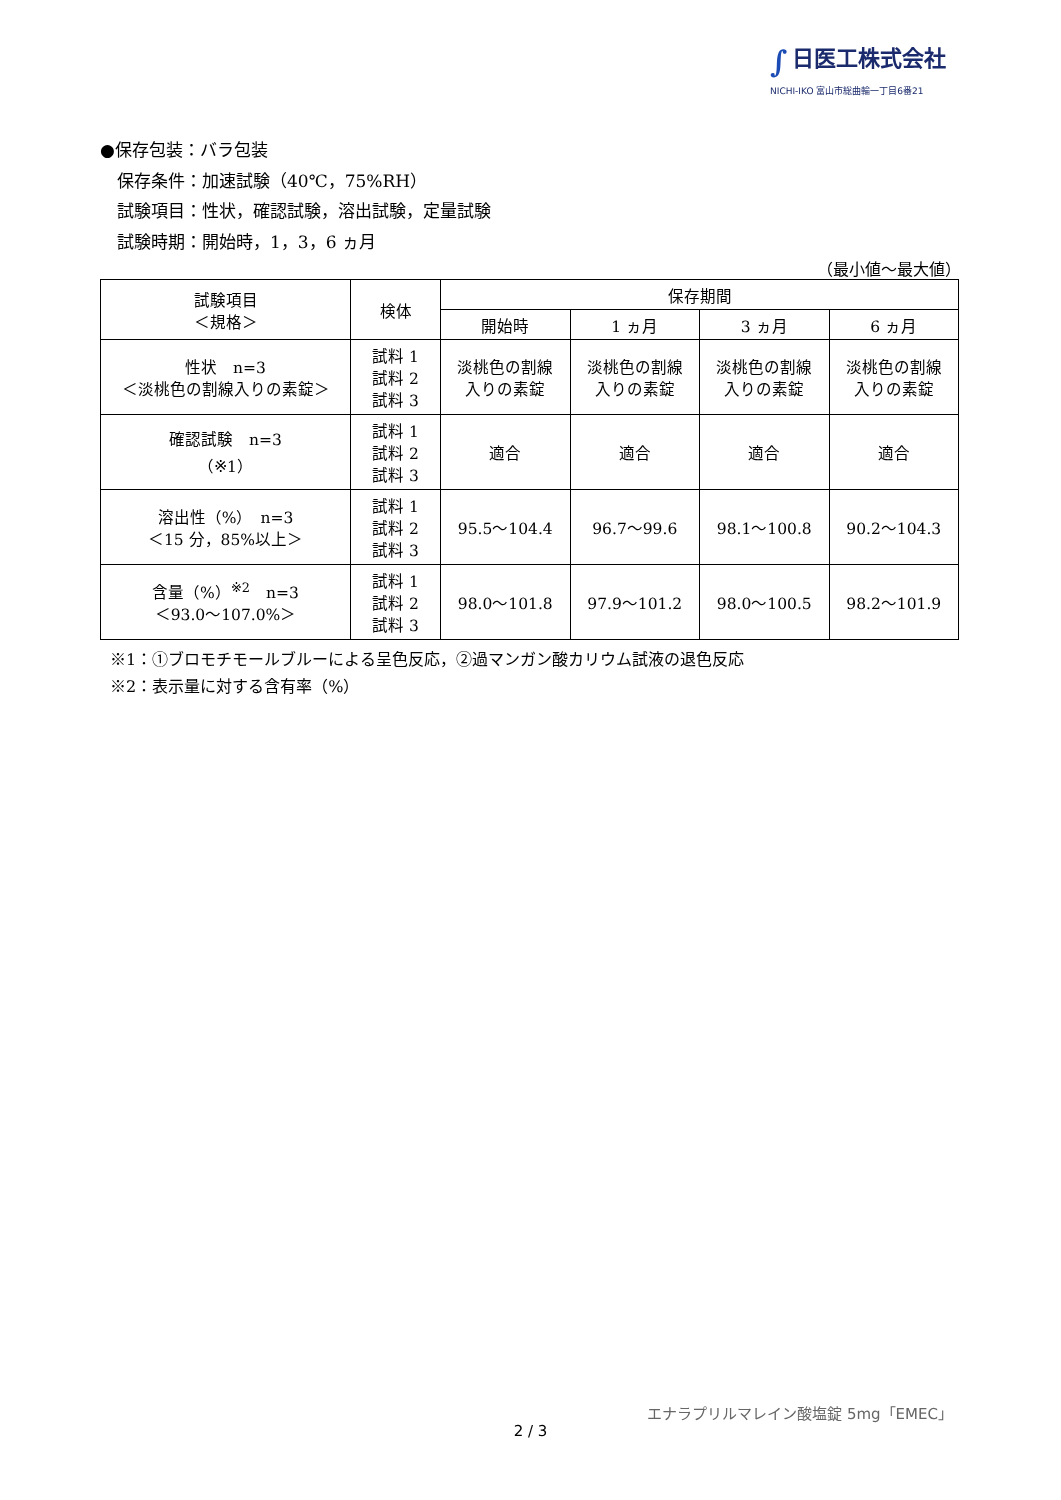∫ 日医工株式会社
NICHI-IKO 富山市総曲輪一丁目6番21
●保存包装：バラ包装
　保存条件：加速試験（40℃，75%RH）
　試験項目：性状，確認試験，溶出試験，定量試験
　試験時期：開始時，1，3，6 ヵ月
（最小値～最大値）
| 試験項目 ＜規格＞ | 検体 | 保存期間 | | | |
| --- | --- | --- | --- | --- | --- |
| | | 開始時 | 1 ヵ月 | 3 ヵ月 | 6 ヵ月 |
| 性状 n=3 ＜淡桃色の割線入りの素錠＞ | 試料 1 試料 2 試料 3 | 淡桃色の割線 入りの素錠 | 淡桃色の割線 入りの素錠 | 淡桃色の割線 入りの素錠 | 淡桃色の割線 入りの素錠 |
| 確認試験 n=3 （※1） | 試料 1 試料 2 試料 3 | 適合 | 適合 | 適合 | 適合 |
| 溶出性（%） n=3 ＜15 分，85%以上＞ | 試料 1 試料 2 試料 3 | 95.5～104.4 | 96.7～99.6 | 98.1～100.8 | 90.2～104.3 |
| 含量（%）<sup>※2</sup> n=3 ＜93.0～107.0%＞ | 試料 1 試料 2 試料 3 | 98.0～101.8 | 97.9～101.2 | 98.0～100.5 | 98.2～101.9 |
※1：①ブロモチモールブルーによる呈色反応，②過マンガン酸カリウム試液の退色反応
※2：表示量に対する含有率（%）
エナラプリルマレイン酸塩錠 5mg「EMEC」
2 / 3